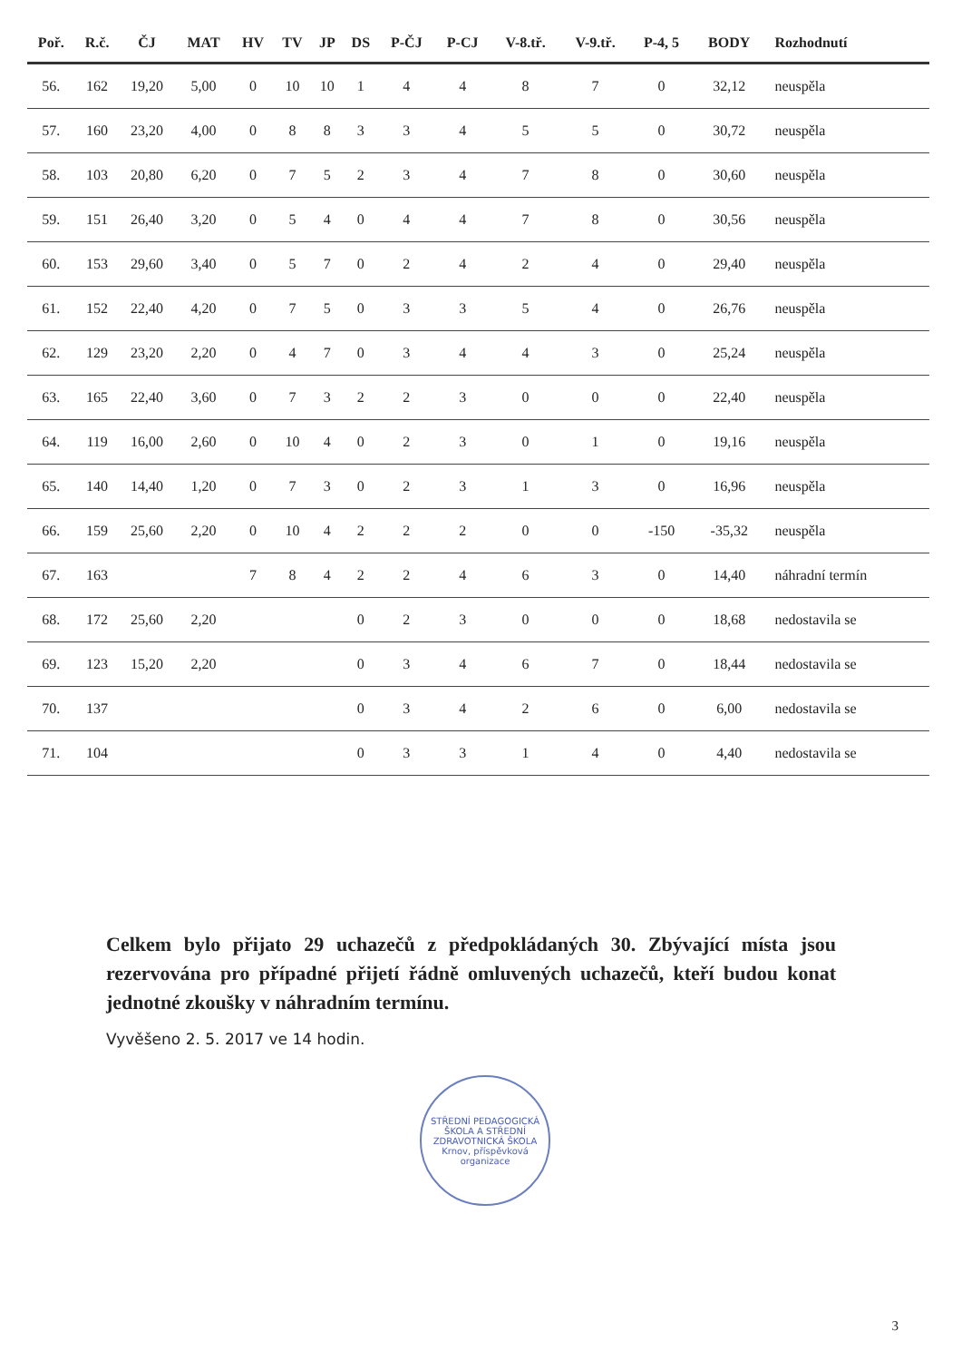| Poř. | R.č. | ČJ | MAT | HV | TV | JP | DS | P-ČJ | P-CJ | V-8.tř. | V-9.tř. | P-4, 5 | BODY | Rozhodnutí |
| --- | --- | --- | --- | --- | --- | --- | --- | --- | --- | --- | --- | --- | --- | --- |
| 56. | 162 | 19,20 | 5,00 | 0 | 10 | 10 | 1 | 4 | 4 | 8 | 7 | 0 | 32,12 | neuspěla |
| 57. | 160 | 23,20 | 4,00 | 0 | 8 | 8 | 3 | 3 | 4 | 5 | 5 | 0 | 30,72 | neuspěla |
| 58. | 103 | 20,80 | 6,20 | 0 | 7 | 5 | 2 | 3 | 4 | 7 | 8 | 0 | 30,60 | neuspěla |
| 59. | 151 | 26,40 | 3,20 | 0 | 5 | 4 | 0 | 4 | 4 | 7 | 8 | 0 | 30,56 | neuspěla |
| 60. | 153 | 29,60 | 3,40 | 0 | 5 | 7 | 0 | 2 | 4 | 2 | 4 | 0 | 29,40 | neuspěla |
| 61. | 152 | 22,40 | 4,20 | 0 | 7 | 5 | 0 | 3 | 3 | 5 | 4 | 0 | 26,76 | neuspěla |
| 62. | 129 | 23,20 | 2,20 | 0 | 4 | 7 | 0 | 3 | 4 | 4 | 3 | 0 | 25,24 | neuspěla |
| 63. | 165 | 22,40 | 3,60 | 0 | 7 | 3 | 2 | 2 | 3 | 0 | 0 | 0 | 22,40 | neuspěla |
| 64. | 119 | 16,00 | 2,60 | 0 | 10 | 4 | 0 | 2 | 3 | 0 | 1 | 0 | 19,16 | neuspěla |
| 65. | 140 | 14,40 | 1,20 | 0 | 7 | 3 | 0 | 2 | 3 | 1 | 3 | 0 | 16,96 | neuspěla |
| 66. | 159 | 25,60 | 2,20 | 0 | 10 | 4 | 2 | 2 | 2 | 0 | 0 | -150 | -35,32 | neuspěla |
| 67. | 163 | | | 7 | 8 | 4 | 2 | 2 | 4 | 6 | 3 | 0 | 14,40 | náhradní termín |
| 68. | 172 | 25,60 | 2,20 | | | | 0 | 2 | 3 | 0 | 0 | 0 | 18,68 | nedostavila se |
| 69. | 123 | 15,20 | 2,20 | | | | 0 | 3 | 4 | 6 | 7 | 0 | 18,44 | nedostavila se |
| 70. | 137 | | | | | | 0 | 3 | 4 | 2 | 6 | 0 | 6,00 | nedostavila se |
| 71. | 104 | | | | | | 0 | 3 | 3 | 1 | 4 | 0 | 4,40 | nedostavila se |
Celkem bylo přijato 29 uchazečů z předpokládaných 30. Zbývající místa jsou rezervována pro případné přijetí řádně omluvených uchazečů, kteří budou konat jednotné zkoušky v náhradním termínu.
Vyvěšeno 2. 5. 2017 ve 14 hodin.
STŘEDNÍ PEDAGOGICKÁ ŠKOLA A STŘEDNÍ ZDRAVOTNICKÁ ŠKOLA
Krnov, příspěvková organizace
3